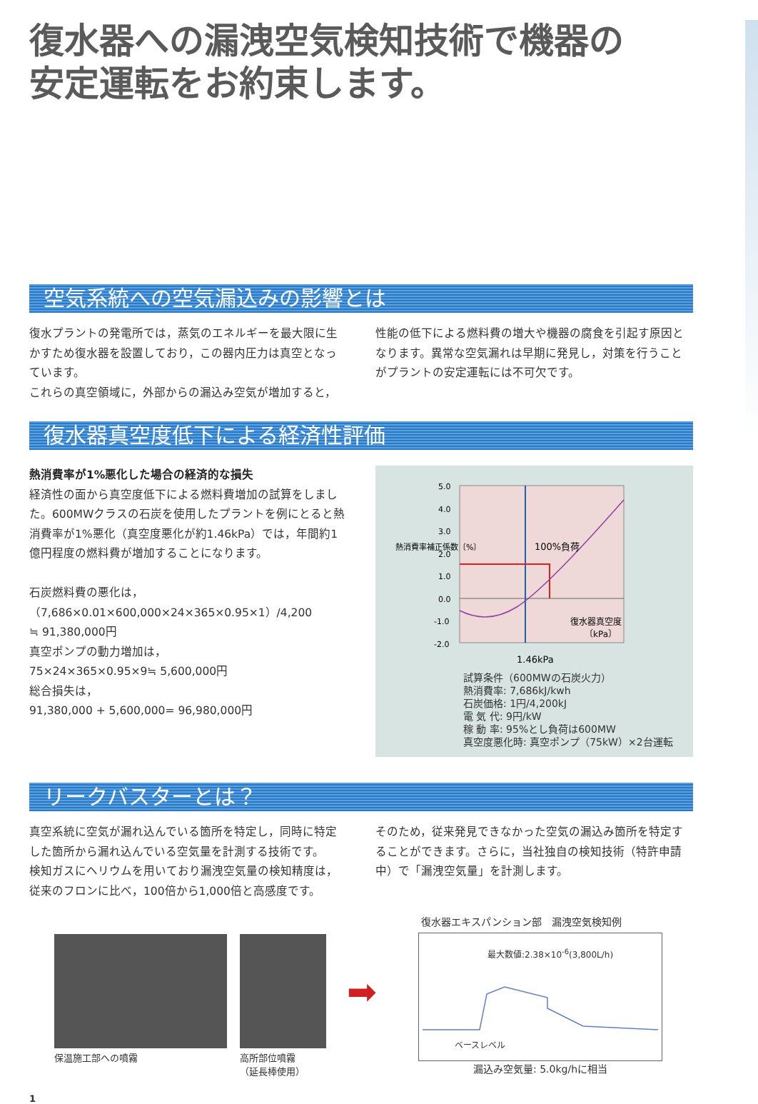復水器への漏洩空気検知技術で機器の
安定運転をお約束します。
空気系統への空気漏込みの影響とは
復水プラントの発電所では，蒸気のエネルギーを最大限に生かすため復水器を設置しており，この器内圧力は真空となっています。
これらの真空領域に，外部からの漏込み空気が増加すると，
性能の低下による燃料費の増大や機器の腐食を引起す原因となります。異常な空気漏れは早期に発見し，対策を行うことがプラントの安定運転には不可欠です。
復水器真空度低下による経済性評価
熱消費率が1%悪化した場合の経済的な損失
経済性の面から真空度低下による燃料費増加の試算をしました。600MWクラスの石炭を使用したプラントを例にとると熱消費率が1%悪化（真空度悪化が約1.46kPa）では，年間約1億円程度の燃料費が増加することになります。
石炭燃料費の悪化は，
（7,686×0.01×600,000×24×365×0.95×1）/4,200
≒ 91,380,000円
真空ポンプの動力増加は，
75×24×365×0.95×9≒ 5,600,000円
総合損失は，
91,380,000 + 5,600,000= 96,980,000円
5.0
4.0
3.0
2.0
1.0
0.0
-1.0
-2.0
100%負荷
復水器真空度
〔kPa〕
1.46kPa
熱消費率補正係数〔%〕
試算条件（600MWの石炭火力）
熱消費率: 7,686kJ/kwh
石炭価格: 1円/4,200kJ
電 気 代: 9円/kW
稼 動 率: 95%とし負荷は600MW
真空度悪化時: 真空ポンプ（75kW）×2台運転
リークバスターとは？
真空系統に空気が漏れ込んでいる箇所を特定し，同時に特定した箇所から漏れ込んでいる空気量を計測する技術です。
検知ガスにヘリウムを用いており漏洩空気量の検知精度は，従来のフロンに比べ，100倍から1,000倍と高感度です。
そのため，従来発見できなかった空気の漏込み箇所を特定することができます。さらに，当社独自の検知技術（特許申請中）で「漏洩空気量」を計測します。
保温施工部への噴霧 高所部位噴霧
（延長棒使用）
➡
復水器エキスパンション部　漏洩空気検知例
最大数値:2.38×10<sup>-6</sup>(3,800L/h)
ベースレベル
漏込み空気量: 5.0kg/hに相当
1